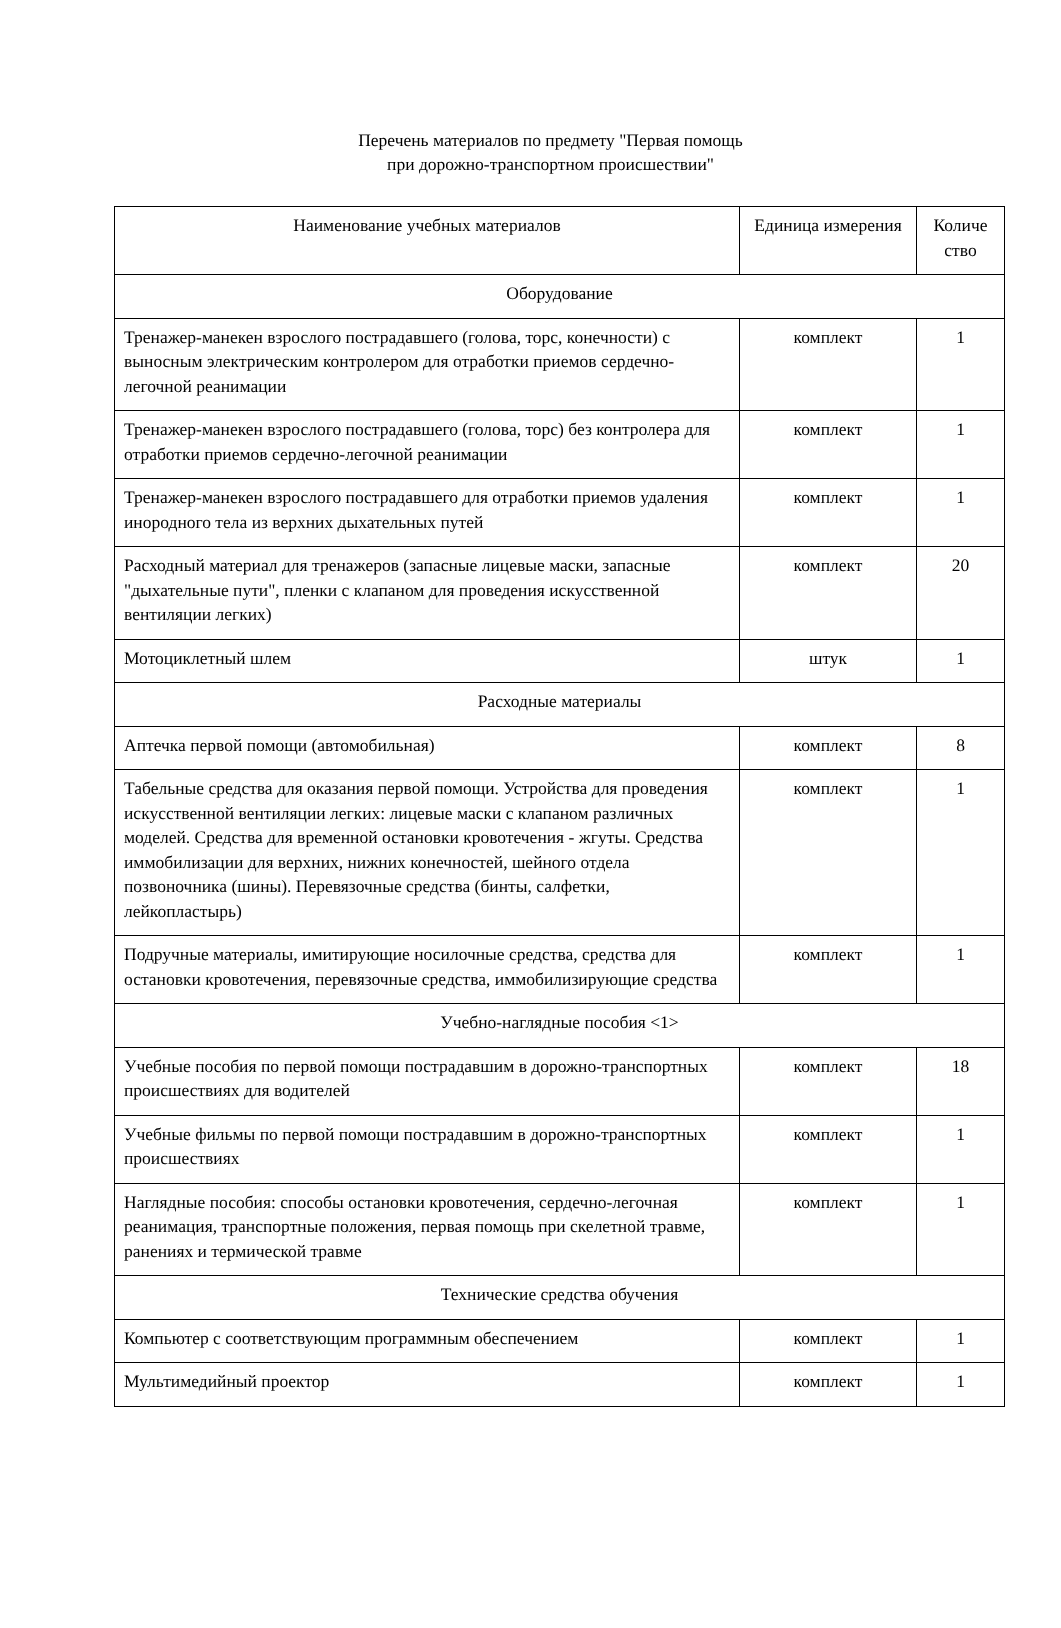Перечень материалов по предмету "Первая помощь
при дорожно-транспортном происшествии"
| Наименование учебных материалов | Единица измерения | Количе ство |
| --- | --- | --- |
| Оборудование | | |
| Тренажер-манекен взрослого пострадавшего (голова, торс, конечности) с выносным электрическим контролером для отработки приемов сердечно-легочной реанимации | комплект | 1 |
| Тренажер-манекен взрослого пострадавшего (голова, торс) без контролера для отработки приемов сердечно-легочной реанимации | комплект | 1 |
| Тренажер-манекен взрослого пострадавшего для отработки приемов удаления инородного тела из верхних дыхательных путей | комплект | 1 |
| Расходный материал для тренажеров (запасные лицевые маски, запасные "дыхательные пути", пленки с клапаном для проведения искусственной вентиляции легких) | комплект | 20 |
| Мотоциклетный шлем | штук | 1 |
| Расходные материалы | | |
| Аптечка первой помощи (автомобильная) | комплект | 8 |
| Табельные средства для оказания первой помощи. Устройства для проведения искусственной вентиляции легких: лицевые маски с клапаном различных моделей. Средства для временной остановки кровотечения - жгуты. Средства иммобилизации для верхних, нижних конечностей, шейного отдела позвоночника (шины). Перевязочные средства (бинты, салфетки, лейкопластырь) | комплект | 1 |
| Подручные материалы, имитирующие носилочные средства, средства для остановки кровотечения, перевязочные средства, иммобилизирующие средства | комплект | 1 |
| Учебно-наглядные пособия <1> | | |
| Учебные пособия по первой помощи пострадавшим в дорожно-транспортных происшествиях для водителей | комплект | 18 |
| Учебные фильмы по первой помощи пострадавшим в дорожно-транспортных происшествиях | комплект | 1 |
| Наглядные пособия: способы остановки кровотечения, сердечно-легочная реанимация, транспортные положения, первая помощь при скелетной травме, ранениях и термической травме | комплект | 1 |
| Технические средства обучения | | |
| Компьютер с соответствующим программным обеспечением | комплект | 1 |
| Мультимедийный проектор | комплект | 1 |